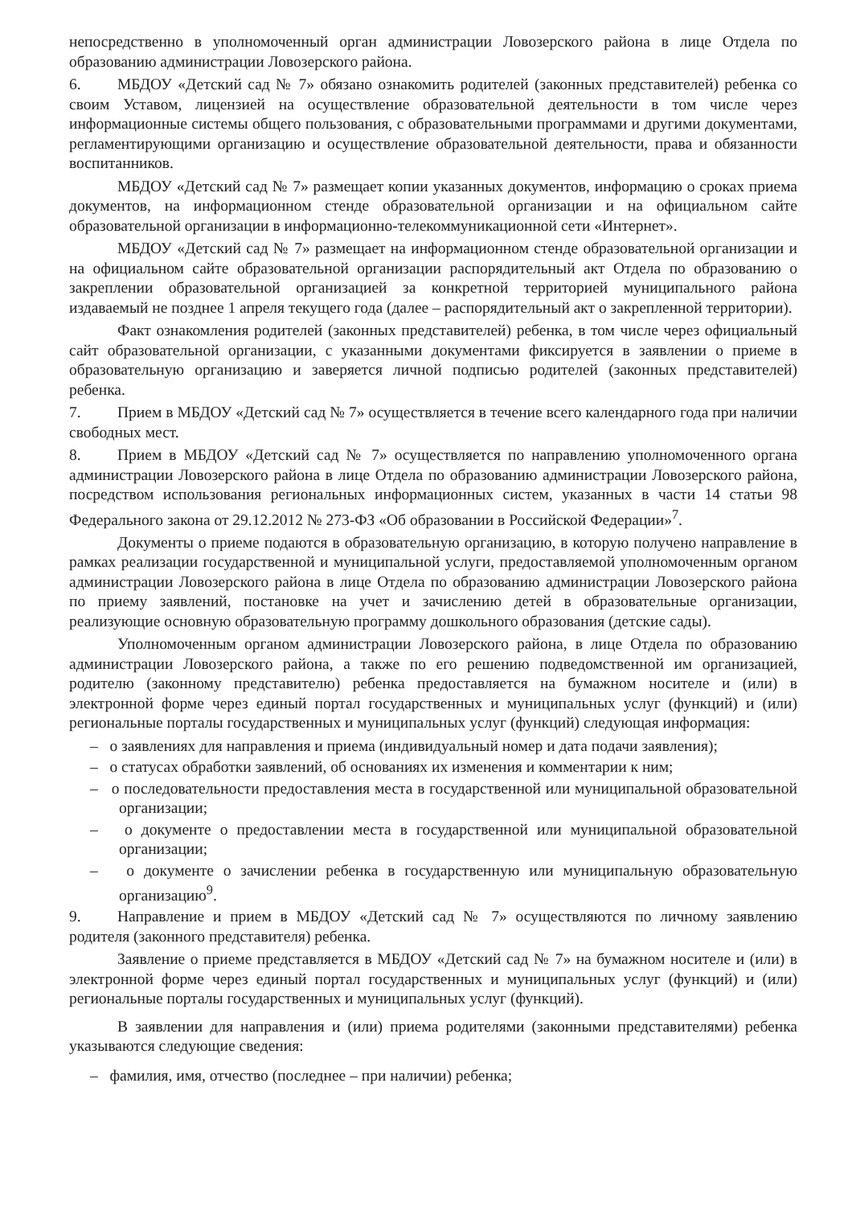непосредственно в уполномоченный орган администрации Ловозерского района в лице Отдела по образованию администрации Ловозерского района.
6. МБДОУ «Детский сад № 7» обязано ознакомить родителей (законных представителей) ребенка со своим Уставом, лицензией на осуществление образовательной деятельности в том числе через информационные системы общего пользования, с образовательными программами и другими документами, регламентирующими организацию и осуществление образовательной деятельности, права и обязанности воспитанников.
МБДОУ «Детский сад № 7» размещает копии указанных документов, информацию о сроках приема документов, на информационном стенде образовательной организации и на официальном сайте образовательной организации в информационно-телекоммуникационной сети «Интернет».
МБДОУ «Детский сад № 7» размещает на информационном стенде образовательной организации и на официальном сайте образовательной организации распорядительный акт Отдела по образованию о закреплении образовательной организацией за конкретной территорией муниципального района издаваемый не позднее 1 апреля текущего года (далее – распорядительный акт о закрепленной территории).
Факт ознакомления родителей (законных представителей) ребенка, в том числе через официальный сайт образовательной организации, с указанными документами фиксируется в заявлении о приеме в образовательную организацию и заверяется личной подписью родителей (законных представителей) ребенка.
7. Прием в МБДОУ «Детский сад № 7» осуществляется в течение всего календарного года при наличии свободных мест.
8. Прием в МБДОУ «Детский сад № 7» осуществляется по направлению уполномоченного органа администрации Ловозерского района в лице Отдела по образованию администрации Ловозерского района, посредством использования региональных информационных систем, указанных в части 14 статьи 98 Федерального закона от 29.12.2012 № 273-ФЗ «Об образовании в Российской Федерации»<sup>7</sup>.
Документы о приеме подаются в образовательную организацию, в которую получено направление в рамках реализации государственной и муниципальной услуги, предоставляемой уполномоченным органом администрации Ловозерского района в лице Отдела по образованию администрации Ловозерского района по приему заявлений, постановке на учет и зачислению детей в образовательные организации, реализующие основную образовательную программу дошкольного образования (детские сады).
Уполномоченным органом администрации Ловозерского района, в лице Отдела по образованию администрации Ловозерского района, а также по его решению подведомственной им организацией, родителю (законному представителю) ребенка предоставляется на бумажном носителе и (или) в электронной форме через единый портал государственных и муниципальных услуг (функций) и (или) региональные порталы государственных и муниципальных услуг (функций) следующая информация:
– о заявлениях для направления и приема (индивидуальный номер и дата подачи заявления);
– о статусах обработки заявлений, об основаниях их изменения и комментарии к ним;
– о последовательности предоставления места в государственной или муниципальной образовательной организации;
– о документе о предоставлении места в государственной или муниципальной образовательной организации;
– о документе о зачислении ребенка в государственную или муниципальную образовательную организацию<sup>9</sup>.
9. Направление и прием в МБДОУ «Детский сад № 7» осуществляются по личному заявлению родителя (законного представителя) ребенка.
Заявление о приеме представляется в МБДОУ «Детский сад № 7» на бумажном носителе и (или) в электронной форме через единый портал государственных и муниципальных услуг (функций) и (или) региональные порталы государственных и муниципальных услуг (функций).
В заявлении для направления и (или) приема родителями (законными представителями) ребенка указываются следующие сведения:
– фамилия, имя, отчество (последнее – при наличии) ребенка;